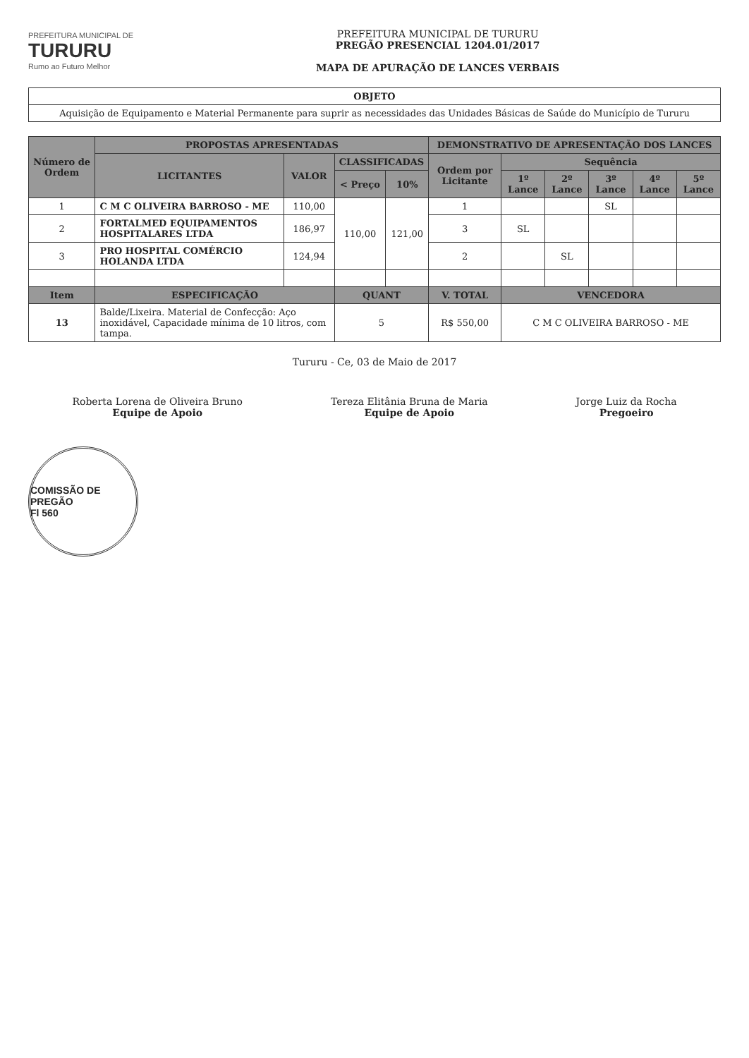PREFEITURA MUNICIPAL DE
TURURU
Rumo ao Futuro Melhor
PREFEITURA MUNICIPAL DE TURURU
PREGÃO PRESENCIAL 1204.01/2017
MAPA DE APURAÇÃO DE LANCES VERBAIS
| OBJETO |
| --- |
| Aquisição de Equipamento e Material Permanente para suprir as necessidades das Unidades Básicas de Saúde do Município de Tururu |
| Número de Ordem | PROPOSTAS APRESENTADAS | | | | DEMONSTRATIVO DE APRESENTAÇÃO DOS LANCES | | | | | |
| --- | --- | --- | --- | --- | --- | --- | --- | --- | --- | --- |
| | LICITANTES | VALOR | CLASSIFICADAS | | Ordem por Licitante | Sequência | | | | |
| | | | < Preço | 10% | | 1º Lance | 2º Lance | 3º Lance | 4º Lance | 5º Lance |
| 1 | C M C OLIVEIRA BARROSO - ME | 110,00 | 110,00 | 121,00 | 1 | | | SL | | |
| 2 | FORTALMED EQUIPAMENTOS HOSPITALARES LTDA | 186,97 | | | 3 | SL | | | | |
| 3 | PRO HOSPITAL COMÉRCIO HOLANDA LTDA | 124,94 | | | 2 | | SL | | | |
| Item | ESPECIFICAÇÃO | | QUANT | | V. TOTAL | VENCEDORA | | | | |
| 13 | Balde/Lixeira. Material de Confecção: Aço inoxidável, Capacidade mínima de 10 litros, com tampa. | | 5 | | R$ 550,00 | C M C OLIVEIRA BARROSO - ME | | | | |
Tururu - Ce, 03 de Maio de 2017
Roberta Lorena de Oliveira Bruno
Equipe de Apoio
Tereza Elitânia Bruna de Maria
Equipe de Apoio
Jorge Luiz da Rocha
Pregoeiro
COMISSÃO DE PREGÃO
Fl 560